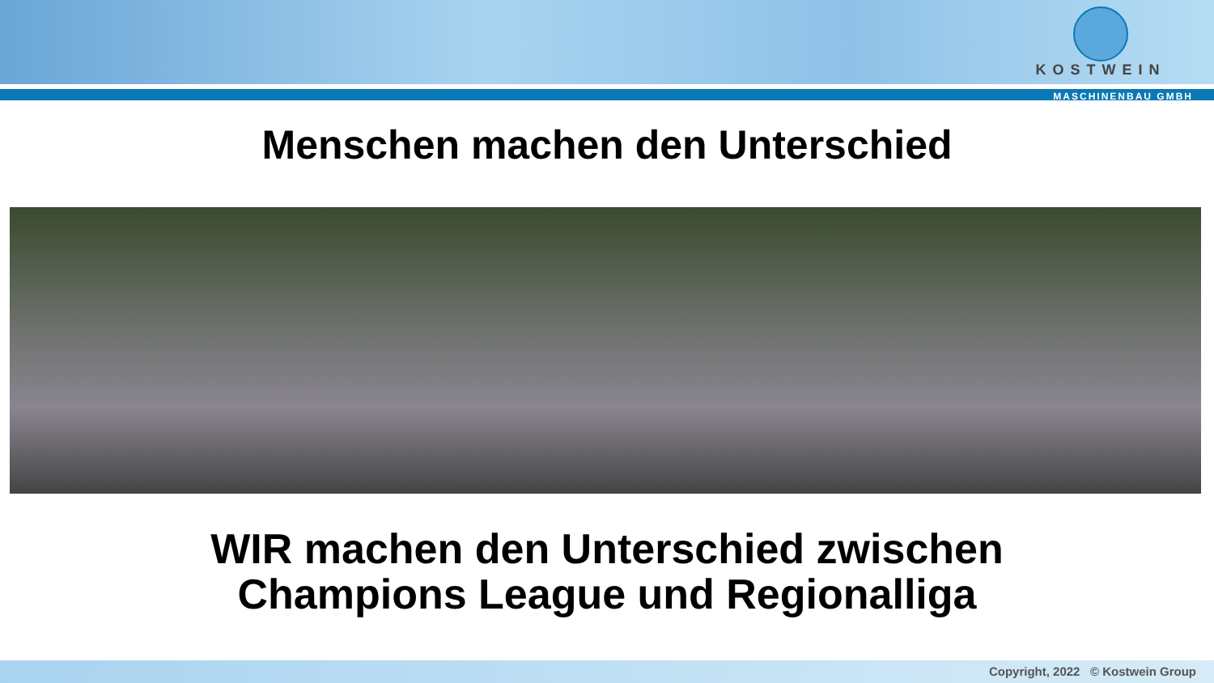KOSTWEIN
MASCHINENBAU GMBH
Menschen machen den Unterschied
WIR machen den Unterschied zwischen
Champions League und Regionalliga
Copyright, 2022 © Kostwein Group